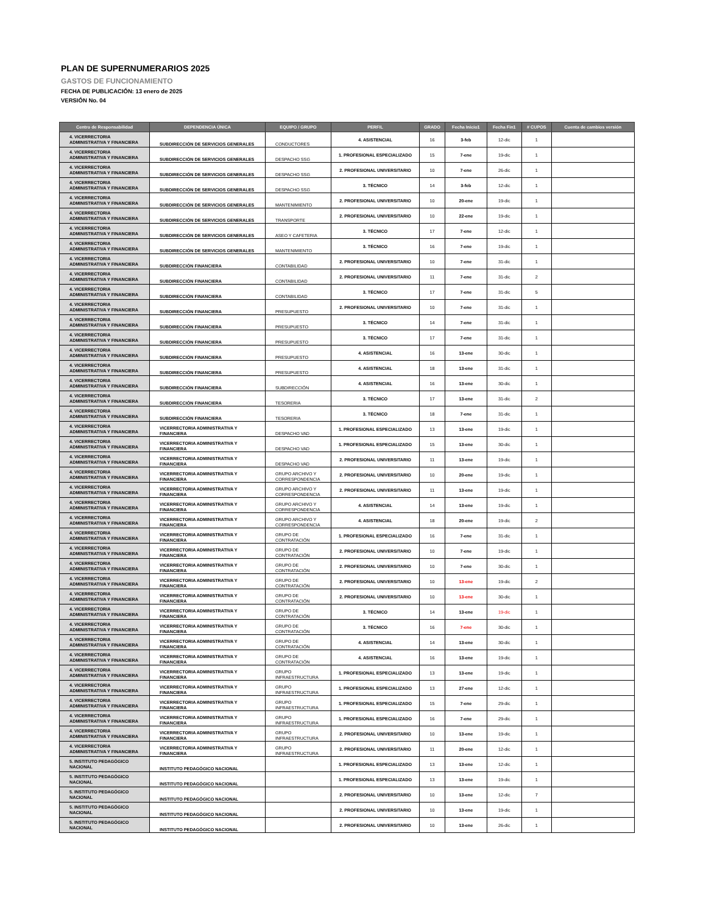PLAN DE SUPERNUMERARIOS 2025
GASTOS DE FUNCIONAMIENTO
FECHA DE PUBLICACIÓN: 13 enero de 2025
VERSIÓN No. 04
| Centro de Responsabilidad | DEPENDENCIA ÚNICA | EQUIPO / GRUPO | PERFIL | GRADO | Fecha Inicio1 | Fecha Fin1 | # CUPOS | Cuenta de cambios versión |
| --- | --- | --- | --- | --- | --- | --- | --- | --- |
| 4. VICERRECTORIA ADMINISTRATIVA Y FINANCIERA | SUBDIRECCIÓN DE SERVICIOS GENERALES | CONDUCTORES | 4. ASISTENCIAL | 16 | 3-feb | 12-dic | 1 | |
| 4. VICERRECTORIA ADMINISTRATIVA Y FINANCIERA | SUBDIRECCIÓN DE SERVICIOS GENERALES | DESPACHO SSG | 1. PROFESIONAL ESPECIALIZADO | 15 | 7-ene | 19-dic | 1 | |
| 4. VICERRECTORIA ADMINISTRATIVA Y FINANCIERA | SUBDIRECCIÓN DE SERVICIOS GENERALES | DESPACHO SSG | 2. PROFESIONAL UNIVERSITARIO | 10 | 7-ene | 26-dic | 1 | |
| 4. VICERRECTORIA ADMINISTRATIVA Y FINANCIERA | SUBDIRECCIÓN DE SERVICIOS GENERALES | DESPACHO SSG | 3. TÉCNICO | 14 | 3-feb | 12-dic | 1 | |
| 4. VICERRECTORIA ADMINISTRATIVA Y FINANCIERA | SUBDIRECCIÓN DE SERVICIOS GENERALES | MANTENIMIENTO | 2. PROFESIONAL UNIVERSITARIO | 10 | 20-ene | 19-dic | 1 | |
| 4. VICERRECTORIA ADMINISTRATIVA Y FINANCIERA | SUBDIRECCIÓN DE SERVICIOS GENERALES | TRANSPORTE | 2. PROFESIONAL UNIVERSITARIO | 10 | 22-ene | 19-dic | 1 | |
| 4. VICERRECTORIA ADMINISTRATIVA Y FINANCIERA | SUBDIRECCIÓN DE SERVICIOS GENERALES | ASEO Y CAFETERIA | 3. TÉCNICO | 17 | 7-ene | 12-dic | 1 | |
| 4. VICERRECTORIA ADMINISTRATIVA Y FINANCIERA | SUBDIRECCIÓN DE SERVICIOS GENERALES | MANTENIMIENTO | 3. TÉCNICO | 16 | 7-ene | 19-dic | 1 | |
| 4. VICERRECTORIA ADMINISTRATIVA Y FINANCIERA | SUBDIRECCIÓN FINANCIERA | CONTABILIDAD | 2. PROFESIONAL UNIVERSITARIO | 10 | 7-ene | 31-dic | 1 | |
| 4. VICERRECTORIA ADMINISTRATIVA Y FINANCIERA | SUBDIRECCIÓN FINANCIERA | CONTABILIDAD | 2. PROFESIONAL UNIVERSITARIO | 11 | 7-ene | 31-dic | 2 | |
| 4. VICERRECTORIA ADMINISTRATIVA Y FINANCIERA | SUBDIRECCIÓN FINANCIERA | CONTABILIDAD | 3. TÉCNICO | 17 | 7-ene | 31-dic | 5 | |
| 4. VICERRECTORIA ADMINISTRATIVA Y FINANCIERA | SUBDIRECCIÓN FINANCIERA | PRESUPUESTO | 2. PROFESIONAL UNIVERSITARIO | 10 | 7-ene | 31-dic | 1 | |
| 4. VICERRECTORIA ADMINISTRATIVA Y FINANCIERA | SUBDIRECCIÓN FINANCIERA | PRESUPUESTO | 3. TÉCNICO | 14 | 7-ene | 31-dic | 1 | |
| 4. VICERRECTORIA ADMINISTRATIVA Y FINANCIERA | SUBDIRECCIÓN FINANCIERA | PRESUPUESTO | 3. TÉCNICO | 17 | 7-ene | 31-dic | 1 | |
| 4. VICERRECTORIA ADMINISTRATIVA Y FINANCIERA | SUBDIRECCIÓN FINANCIERA | PRESUPUESTO | 4. ASISTENCIAL | 16 | 13-ene | 30-dic | 1 | |
| 4. VICERRECTORIA ADMINISTRATIVA Y FINANCIERA | SUBDIRECCIÓN FINANCIERA | PRESUPUESTO | 4. ASISTENCIAL | 18 | 13-ene | 31-dic | 1 | |
| 4. VICERRECTORIA ADMINISTRATIVA Y FINANCIERA | SUBDIRECCIÓN FINANCIERA | SUBDIRECCIÓN | 4. ASISTENCIAL | 16 | 13-ene | 30-dic | 1 | |
| 4. VICERRECTORIA ADMINISTRATIVA Y FINANCIERA | SUBDIRECCIÓN FINANCIERA | TESORERIA | 3. TÉCNICO | 17 | 13-ene | 31-dic | 2 | |
| 4. VICERRECTORIA ADMINISTRATIVA Y FINANCIERA | SUBDIRECCIÓN FINANCIERA | TESORERIA | 3. TÉCNICO | 18 | 7-ene | 31-dic | 1 | |
| 4. VICERRECTORIA ADMINISTRATIVA Y FINANCIERA | VICERRECTORIA ADMINISTRATIVA Y FINANCIERA | DESPACHO VAD | 1. PROFESIONAL ESPECIALIZADO | 13 | 13-ene | 19-dic | 1 | |
| 4. VICERRECTORIA ADMINISTRATIVA Y FINANCIERA | VICERRECTORIA ADMINISTRATIVA Y FINANCIERA | DESPACHO VAD | 1. PROFESIONAL ESPECIALIZADO | 15 | 13-ene | 30-dic | 1 | |
| 4. VICERRECTORIA ADMINISTRATIVA Y FINANCIERA | VICERRECTORIA ADMINISTRATIVA Y FINANCIERA | DESPACHO VAD | 2. PROFESIONAL UNIVERSITARIO | 11 | 13-ene | 19-dic | 1 | |
| 4. VICERRECTORIA ADMINISTRATIVA Y FINANCIERA | VICERRECTORIA ADMINISTRATIVA Y FINANCIERA | GRUPO ARCHIVO Y CORRESPONDENCIA | 2. PROFESIONAL UNIVERSITARIO | 10 | 20-ene | 19-dic | 1 | |
| 4. VICERRECTORIA ADMINISTRATIVA Y FINANCIERA | VICERRECTORIA ADMINISTRATIVA Y FINANCIERA | GRUPO ARCHIVO Y CORRESPONDENCIA | 2. PROFESIONAL UNIVERSITARIO | 11 | 13-ene | 19-dic | 1 | |
| 4. VICERRECTORIA ADMINISTRATIVA Y FINANCIERA | VICERRECTORIA ADMINISTRATIVA Y FINANCIERA | GRUPO ARCHIVO Y CORRESPONDENCIA | 4. ASISTENCIAL | 14 | 13-ene | 19-dic | 1 | |
| 4. VICERRECTORIA ADMINISTRATIVA Y FINANCIERA | VICERRECTORIA ADMINISTRATIVA Y FINANCIERA | GRUPO ARCHIVO Y CORRESPONDENCIA | 4. ASISTENCIAL | 18 | 20-ene | 19-dic | 2 | |
| 4. VICERRECTORIA ADMINISTRATIVA Y FINANCIERA | VICERRECTORIA ADMINISTRATIVA Y FINANCIERA | GRUPO DE CONTRATACIÓN | 1. PROFESIONAL ESPECIALIZADO | 16 | 7-ene | 31-dic | 1 | |
| 4. VICERRECTORIA ADMINISTRATIVA Y FINANCIERA | VICERRECTORIA ADMINISTRATIVA Y FINANCIERA | GRUPO DE CONTRATACIÓN | 2. PROFESIONAL UNIVERSITARIO | 10 | 7-ene | 19-dic | 1 | |
| 4. VICERRECTORIA ADMINISTRATIVA Y FINANCIERA | VICERRECTORIA ADMINISTRATIVA Y FINANCIERA | GRUPO DE CONTRATACIÓN | 2. PROFESIONAL UNIVERSITARIO | 10 | 7-ene | 30-dic | 1 | |
| 4. VICERRECTORIA ADMINISTRATIVA Y FINANCIERA | VICERRECTORIA ADMINISTRATIVA Y FINANCIERA | GRUPO DE CONTRATACIÓN | 2. PROFESIONAL UNIVERSITARIO | 10 | 13-ene | 19-dic | 2 | |
| 4. VICERRECTORIA ADMINISTRATIVA Y FINANCIERA | VICERRECTORIA ADMINISTRATIVA Y FINANCIERA | GRUPO DE CONTRATACIÓN | 2. PROFESIONAL UNIVERSITARIO | 10 | 13-ene | 30-dic | 1 | |
| 4. VICERRECTORIA ADMINISTRATIVA Y FINANCIERA | VICERRECTORIA ADMINISTRATIVA Y FINANCIERA | GRUPO DE CONTRATACIÓN | 3. TÉCNICO | 14 | 13-ene | 19-dic | 1 | |
| 4. VICERRECTORIA ADMINISTRATIVA Y FINANCIERA | VICERRECTORIA ADMINISTRATIVA Y FINANCIERA | GRUPO DE CONTRATACIÓN | 3. TÉCNICO | 16 | 7-ene | 30-dic | 1 | |
| 4. VICERRECTORIA ADMINISTRATIVA Y FINANCIERA | VICERRECTORIA ADMINISTRATIVA Y FINANCIERA | GRUPO DE CONTRATACIÓN | 4. ASISTENCIAL | 14 | 13-ene | 30-dic | 1 | |
| 4. VICERRECTORIA ADMINISTRATIVA Y FINANCIERA | VICERRECTORIA ADMINISTRATIVA Y FINANCIERA | GRUPO DE CONTRATACIÓN | 4. ASISTENCIAL | 16 | 13-ene | 19-dic | 1 | |
| 4. VICERRECTORIA ADMINISTRATIVA Y FINANCIERA | VICERRECTORIA ADMINISTRATIVA Y FINANCIERA | GRUPO INFRAESTRUCTURA | 1. PROFESIONAL ESPECIALIZADO | 13 | 13-ene | 19-dic | 1 | |
| 4. VICERRECTORIA ADMINISTRATIVA Y FINANCIERA | VICERRECTORIA ADMINISTRATIVA Y FINANCIERA | GRUPO INFRAESTRUCTURA | 1. PROFESIONAL ESPECIALIZADO | 13 | 27-ene | 12-dic | 1 | |
| 4. VICERRECTORIA ADMINISTRATIVA Y FINANCIERA | VICERRECTORIA ADMINISTRATIVA Y FINANCIERA | GRUPO INFRAESTRUCTURA | 1. PROFESIONAL ESPECIALIZADO | 15 | 7-ene | 29-dic | 1 | |
| 4. VICERRECTORIA ADMINISTRATIVA Y FINANCIERA | VICERRECTORIA ADMINISTRATIVA Y FINANCIERA | GRUPO INFRAESTRUCTURA | 1. PROFESIONAL ESPECIALIZADO | 16 | 7-ene | 29-dic | 1 | |
| 4. VICERRECTORIA ADMINISTRATIVA Y FINANCIERA | VICERRECTORIA ADMINISTRATIVA Y FINANCIERA | GRUPO INFRAESTRUCTURA | 2. PROFESIONAL UNIVERSITARIO | 10 | 13-ene | 19-dic | 1 | |
| 4. VICERRECTORIA ADMINISTRATIVA Y FINANCIERA | VICERRECTORIA ADMINISTRATIVA Y FINANCIERA | GRUPO INFRAESTRUCTURA | 2. PROFESIONAL UNIVERSITARIO | 11 | 20-ene | 12-dic | 1 | |
| 5. INSTITUTO PEDAGÓGICO NACIONAL | INSTITUTO PEDAGÓGICO NACIONAL | | 1. PROFESIONAL ESPECIALIZADO | 13 | 13-ene | 12-dic | 1 | |
| 5. INSTITUTO PEDAGÓGICO NACIONAL | INSTITUTO PEDAGÓGICO NACIONAL | | 1. PROFESIONAL ESPECIALIZADO | 13 | 13-ene | 19-dic | 1 | |
| 5. INSTITUTO PEDAGÓGICO NACIONAL | INSTITUTO PEDAGÓGICO NACIONAL | | 2. PROFESIONAL UNIVERSITARIO | 10 | 13-ene | 12-dic | 7 | |
| 5. INSTITUTO PEDAGÓGICO NACIONAL | INSTITUTO PEDAGÓGICO NACIONAL | | 2. PROFESIONAL UNIVERSITARIO | 10 | 13-ene | 19-dic | 1 | |
| 5. INSTITUTO PEDAGÓGICO NACIONAL | INSTITUTO PEDAGÓGICO NACIONAL | | 2. PROFESIONAL UNIVERSITARIO | 10 | 13-ene | 26-dic | 1 | |